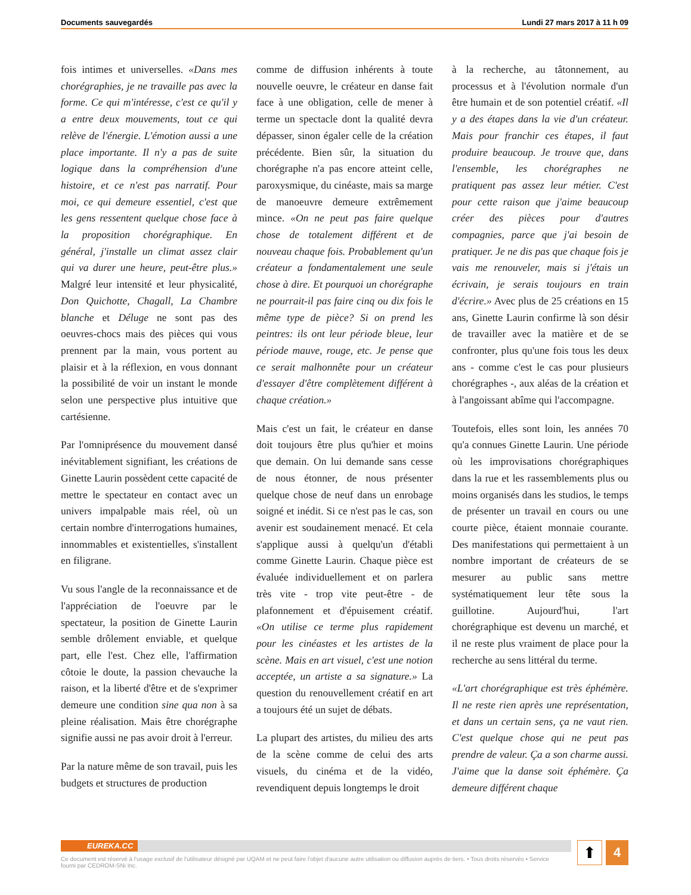Documents sauvegardés Lundi 27 mars 2017 à 11 h 09
fois intimes et universelles. «Dans mes chorégraphies, je ne travaille pas avec la forme. Ce qui m'intéresse, c'est ce qu'il y a entre deux mouvements, tout ce qui relève de l'énergie. L'émotion aussi a une place importante. Il n'y a pas de suite logique dans la compréhension d'une histoire, et ce n'est pas narratif. Pour moi, ce qui demeure essentiel, c'est que les gens ressentent quelque chose face à la proposition chorégraphique. En général, j'installe un climat assez clair qui va durer une heure, peut-être plus.» Malgré leur intensité et leur physicalité, Don Quichotte, Chagall, La Chambre blanche et Déluge ne sont pas des oeuvres-chocs mais des pièces qui vous prennent par la main, vous portent au plaisir et à la réflexion, en vous donnant la possibilité de voir un instant le monde selon une perspective plus intuitive que cartésienne.
Par l'omniprésence du mouvement dansé inévitablement signifiant, les créations de Ginette Laurin possèdent cette capacité de mettre le spectateur en contact avec un univers impalpable mais réel, où un certain nombre d'interrogations humaines, innommables et existentielles, s'installent en filigrane.
Vu sous l'angle de la reconnaissance et de l'appréciation de l'oeuvre par le spectateur, la position de Ginette Laurin semble drôlement enviable, et quelque part, elle l'est. Chez elle, l'affirmation côtoie le doute, la passion chevauche la raison, et la liberté d'être et de s'exprimer demeure une condition sine qua non à sa pleine réalisation. Mais être chorégraphe signifie aussi ne pas avoir droit à l'erreur.
Par la nature même de son travail, puis les budgets et structures de production
comme de diffusion inhérents à toute nouvelle oeuvre, le créateur en danse fait face à une obligation, celle de mener à terme un spectacle dont la qualité devra dépasser, sinon égaler celle de la création précédente. Bien sûr, la situation du chorégraphe n'a pas encore atteint celle, paroxysmique, du cinéaste, mais sa marge de manoeuvre demeure extrêmement mince. «On ne peut pas faire quelque chose de totalement différent et de nouveau chaque fois. Probablement qu'un créateur a fondamentalement une seule chose à dire. Et pourquoi un chorégraphe ne pourrait-il pas faire cinq ou dix fois le même type de pièce? Si on prend les peintres: ils ont leur période bleue, leur période mauve, rouge, etc. Je pense que ce serait malhonnête pour un créateur d'essayer d'être complètement différent à chaque création.»
Mais c'est un fait, le créateur en danse doit toujours être plus qu'hier et moins que demain. On lui demande sans cesse de nous étonner, de nous présenter quelque chose de neuf dans un enrobage soigné et inédit. Si ce n'est pas le cas, son avenir est soudainement menacé. Et cela s'applique aussi à quelqu'un d'établi comme Ginette Laurin. Chaque pièce est évaluée individuellement et on parlera très vite - trop vite peut-être - de plafonnement et d'épuisement créatif. «On utilise ce terme plus rapidement pour les cinéastes et les artistes de la scène. Mais en art visuel, c'est une notion acceptée, un artiste a sa signature.» La question du renouvellement créatif en art a toujours été un sujet de débats.
La plupart des artistes, du milieu des arts de la scène comme de celui des arts visuels, du cinéma et de la vidéo, revendiquent depuis longtemps le droit
à la recherche, au tâtonnement, au processus et à l'évolution normale d'un être humain et de son potentiel créatif. «Il y a des étapes dans la vie d'un créateur. Mais pour franchir ces étapes, il faut produire beaucoup. Je trouve que, dans l'ensemble, les chorégraphes ne pratiquent pas assez leur métier. C'est pour cette raison que j'aime beaucoup créer des pièces pour d'autres compagnies, parce que j'ai besoin de pratiquer. Je ne dis pas que chaque fois je vais me renouveler, mais si j'étais un écrivain, je serais toujours en train d'écrire.» Avec plus de 25 créations en 15 ans, Ginette Laurin confirme là son désir de travailler avec la matière et de se confronter, plus qu'une fois tous les deux ans - comme c'est le cas pour plusieurs chorégraphes -, aux aléas de la création et à l'angoissant abîme qui l'accompagne.
Toutefois, elles sont loin, les années 70 qu'a connues Ginette Laurin. Une période où les improvisations chorégraphiques dans la rue et les rassemblements plus ou moins organisés dans les studios, le temps de présenter un travail en cours ou une courte pièce, étaient monnaie courante. Des manifestations qui permettaient à un nombre important de créateurs de se mesurer au public sans mettre systématiquement leur tête sous la guillotine. Aujourd'hui, l'art chorégraphique est devenu un marché, et il ne reste plus vraiment de place pour la recherche au sens littéral du terme.
«L'art chorégraphique est très éphémère. Il ne reste rien après une représentation, et dans un certain sens, ça ne vaut rien. C'est quelque chose qui ne peut pas prendre de valeur. Ça a son charme aussi. J'aime que la danse soit éphémère. Ça demeure différent chaque
EUREKA.CC
Ce document est réservé à l'usage exclusif de l'utilisateur désigné par UQAM et ne peut faire l'objet d'aucune autre utilisation ou diffusion auprès de tiers. • Tous droits réservés • Service fourni par CEDROM-SNi Inc.
⬆ 4